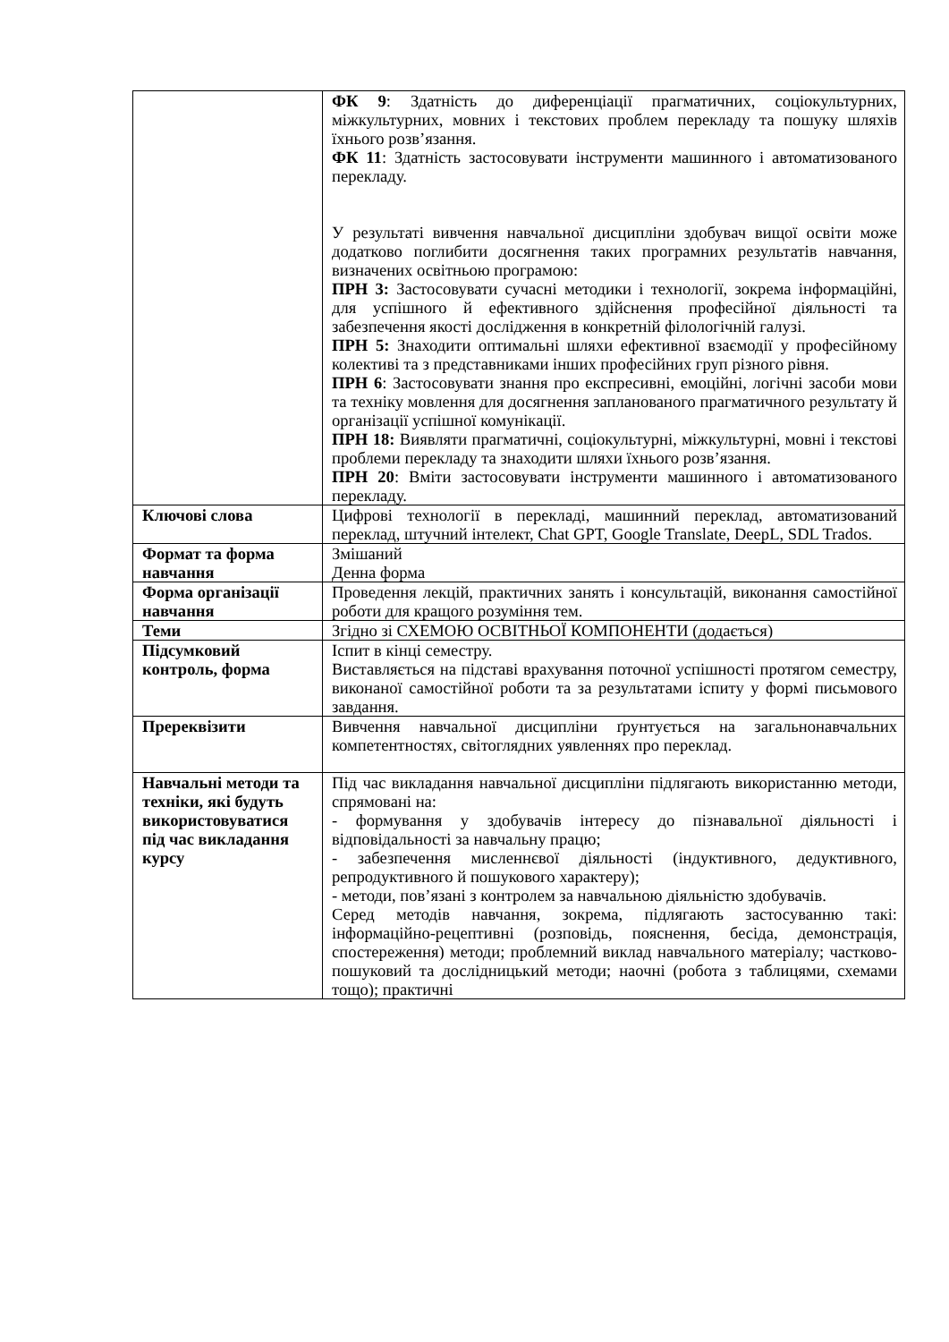| | ФК 9 : Здатність до диференціації прагматичних, соціокультурних, міжкультурних, мовних і текстових проблем перекладу та пошуку шляхів їхнього розв’язання. ФК 11 : Здатність застосовувати інструменти машинного і автоматизованого перекладу. У результаті вивчення навчальної дисципліни здобувач вищої освіти може додатково поглибити досягнення таких програмних результатів навчання, визначених освітньою програмою: ПРН 3: Застосовувати сучасні методики і технології, зокрема інформаційні, для успішного й ефективного здійснення професійної діяльності та забезпечення якості дослідження в конкретній філологічній галузі. ПРН 5: Знаходити оптимальні шляхи ефективної взаємодії у професійному колективі та з представниками інших професійних груп різного рівня. ПРН 6 : Застосовувати знання про експресивні, емоційні, логічні засоби мови та техніку мовлення для досягнення запланованого прагматичного результату й організації успішної комунікації. ПРН 18: Виявляти прагматичні, соціокультурні, міжкультурні, мовні і текстові проблеми перекладу та знаходити шляхи їхнього розв’язання. ПРН 20 : Вміти застосовувати інструменти машинного і автоматизованого перекладу. |
| Ключові слова | Цифрові технології в перекладі, машинний переклад, автоматизований переклад, штучний інтелект, Chat GPT, Google Translate, DeepL, SDL Trados. |
| Формат та форма навчання | Змішаний Денна форма |
| Форма організації навчання | Проведення лекцій, практичних занять і консультацій, виконання самостійної роботи для кращого розуміння тем. |
| Теми | Згідно зі СХЕМОЮ ОСВІТНЬОЇ КОМПОНЕНТИ (додається) |
| Підсумковий контроль, форма | Іспит в кінці семестру. Виставляється на підставі врахування поточної успішності протягом семестру, виконаної самостійної роботи та за результатами іспиту у формі письмового завдання. |
| Пререквізити | Вивчення навчальної дисципліни ґрунтується на загальнонавчальних компетентностях, світоглядних уявленнях про переклад. |
| Навчальні методи та техніки, які будуть використовуватися під час викладання курсу | Під час викладання навчальної дисципліни підлягають використанню методи, спрямовані на: - формування у здобувачів інтересу до пізнавальної діяльності і відповідальності за навчальну працю; - забезпечення мисленнєвої діяльності (індуктивного, дедуктивного, репродуктивного й пошукового характеру); - методи, пов’язані з контролем за навчальною діяльністю здобувачів. Серед методів навчання, зокрема, підлягають застосуванню такі: інформаційно-рецептивні (розповідь, пояснення, бесіда, демонстрація, спостереження) методи; проблемний виклад навчального матеріалу; частково-пошуковий та дослідницький методи; наочні (робота з таблицями, схемами тощо); практичні |